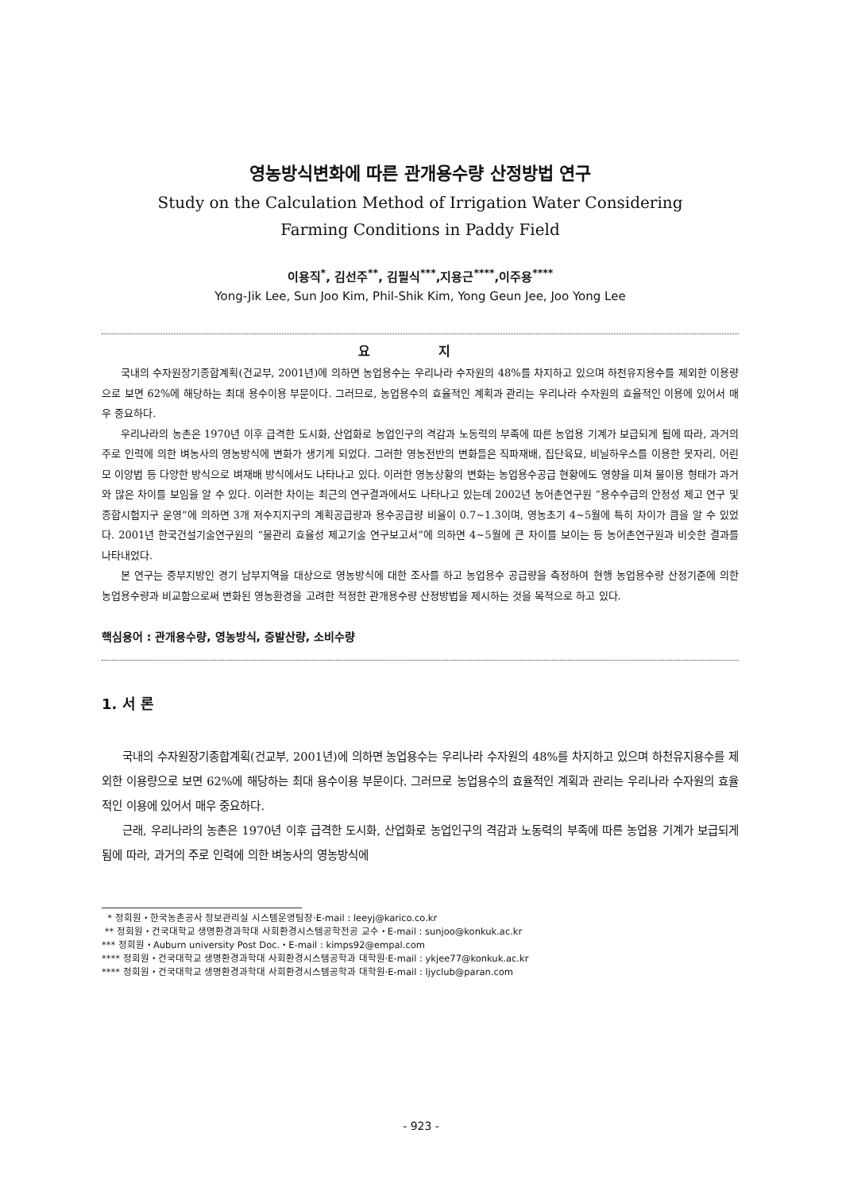영농방식변화에 따른 관개용수량 산정방법 연구
Study on the Calculation Method of Irrigation Water Considering
Farming Conditions in Paddy Field
이용직<sup>*</sup>, 김선주<sup>**</sup>, 김필식<sup>***</sup>,지용근<sup>****</sup>,이주용<sup>****</sup>
Yong-Jik Lee, Sun Joo Kim, Phil-Shik Kim, Yong Geun Jee, Joo Yong Lee
요 지
국내의 수자원장기종합계획(건교부, 2001년)에 의하면 농업용수는 우리나라 수자원의 48%를 차지하고 있으며 하천유지용수를 제외한 이용량으로 보면 62%에 해당하는 최대 용수이용 부문이다. 그러므로, 농업용수의 효율적인 계획과 관리는 우리나라 수자원의 효율적인 이용에 있어서 매우 중요하다.
우리나라의 농촌은 1970년 이후 급격한 도시화, 산업화로 농업인구의 격감과 노동력의 부족에 따른 농업용 기계가 보급되게 됨에 따라, 과거의 주로 인력에 의한 벼농사의 영농방식에 변화가 생기게 되었다. 그러한 영농전반의 변화들은 직파재배, 집단육묘, 비닐하우스를 이용한 못자리, 어린모 이앙법 등 다양한 방식으로 벼재배 방식에서도 나타나고 있다. 이러한 영농상황의 변화는 농업용수공급 현황에도 영향을 미쳐 물이용 형태가 과거와 많은 차이를 보임을 알 수 있다. 이러한 차이는 최근의 연구결과에서도 나타나고 있는데 2002년 농어촌연구원 “용수수급의 안정성 제고 연구 및 종합시험지구 운영”에 의하면 3개 저수지지구의 계획공급량과 용수공급량 비율이 0.7~1.3이며, 영농초기 4~5월에 특히 차이가 큼을 알 수 있었다. 2001년 한국건설기술연구원의 “물관리 효율성 제고기술 연구보고서”에 의하면 4~5월에 큰 차이를 보이는 등 농어촌연구원과 비슷한 결과를 나타내었다.
본 연구는 중부지방인 경기 남부지역을 대상으로 영농방식에 대한 조사를 하고 농업용수 공급량을 측정하여 현행 농업용수량 산정기준에 의한 농업용수량과 비교함으로써 변화된 영농환경을 고려한 적정한 관개용수량 산정방법을 제시하는 것을 목적으로 하고 있다.
핵심용어 : 관개용수량, 영농방식, 증발산량, 소비수량
1. 서 론
국내의 수자원장기종합계획(건교부, 2001년)에 의하면 농업용수는 우리나라 수자원의 48%를 차지하고 있으며 하천유지용수를 제외한 이용량으로 보면 62%에 해당하는 최대 용수이용 부문이다. 그러므로 농업용수의 효율적인 계획과 관리는 우리나라 수자원의 효율적인 이용에 있어서 매우 중요하다.
근래, 우리나라의 농촌은 1970년 이후 급격한 도시화, 산업화로 농업인구의 격감과 노동력의 부족에 따른 농업용 기계가 보급되게 됨에 따라, 과거의 주로 인력에 의한 벼농사의 영농방식에
* 정회원・한국농촌공사 정보관리실 시스템운영팀장·E-mail : leeyj@karico.co.kr
** 정회원・건국대학교 생명환경과학대 사회환경시스템공학전공 교수・E-mail : sunjoo@konkuk.ac.kr
*** 정회원・Auburn university Post Doc.・E-mail : kimps92@empal.com
**** 정회원・건국대학교 생명환경과학대 사회환경시스템공학과 대학원·E-mail : ykjee77@konkuk.ac.kr
**** 정회원・건국대학교 생명환경과학대 사회환경시스템공학과 대학원·E-mail : ljyclub@paran.com
- 923 -